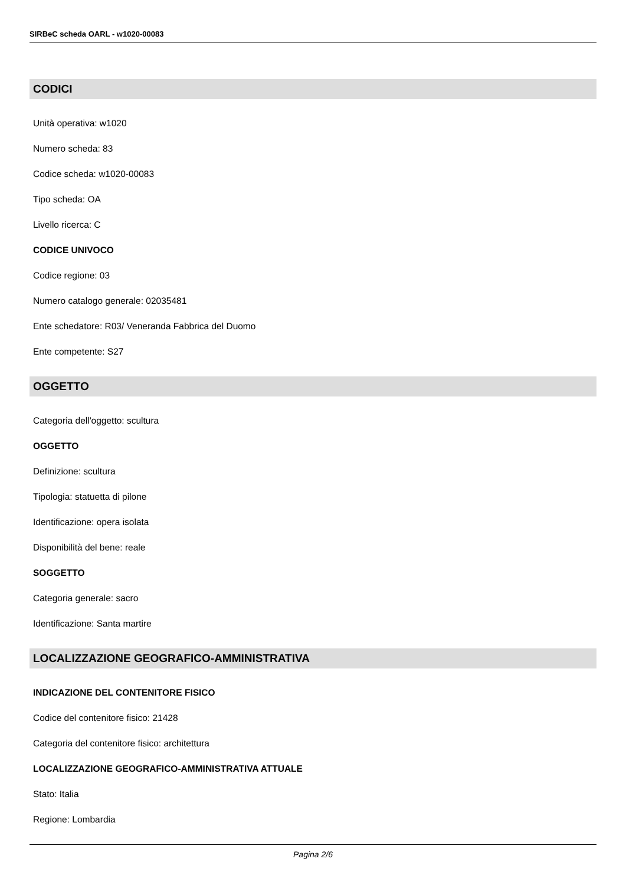SIRBeC scheda OARL - w1020-00083
CODICI
Unità operativa: w1020
Numero scheda: 83
Codice scheda: w1020-00083
Tipo scheda: OA
Livello ricerca: C
CODICE UNIVOCO
Codice regione: 03
Numero catalogo generale: 02035481
Ente schedatore: R03/ Veneranda Fabbrica del Duomo
Ente competente: S27
OGGETTO
Categoria dell'oggetto: scultura
OGGETTO
Definizione: scultura
Tipologia: statuetta di pilone
Identificazione: opera isolata
Disponibilità del bene: reale
SOGGETTO
Categoria generale: sacro
Identificazione: Santa martire
LOCALIZZAZIONE GEOGRAFICO-AMMINISTRATIVA
INDICAZIONE DEL CONTENITORE FISICO
Codice del contenitore fisico: 21428
Categoria del contenitore fisico: architettura
LOCALIZZAZIONE GEOGRAFICO-AMMINISTRATIVA ATTUALE
Stato: Italia
Regione: Lombardia
Pagina 2/6